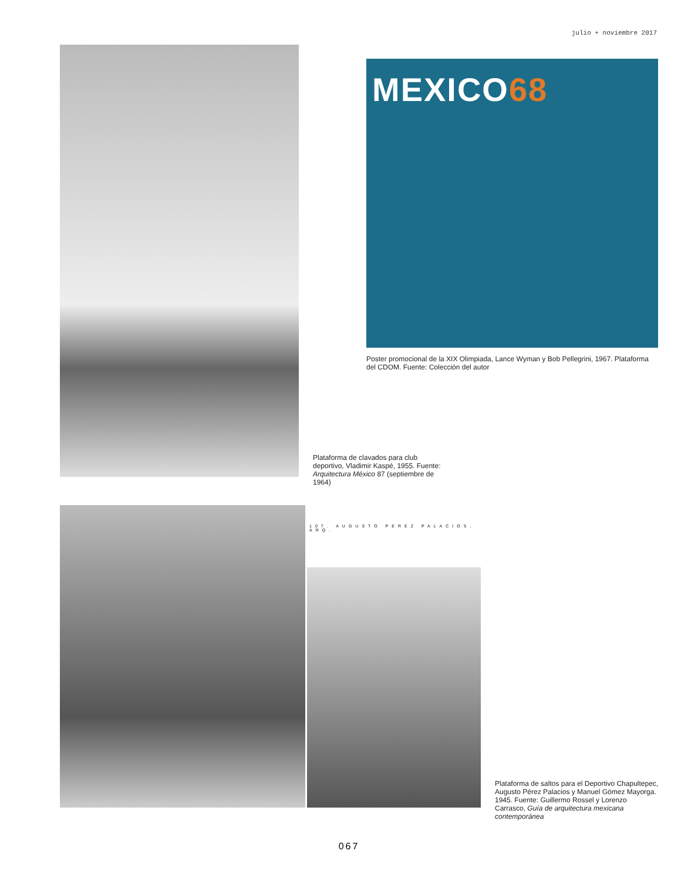julio + noviembre 2017
MEXICO68
Poster promocional de la XIX Olimpiada, Lance Wyman y Bob Pellegrini, 1967. Plataforma del CDOM. Fuente: Colección del autor
Plataforma de clavados para club deportivo, Vladimir Kaspé, 1955. Fuente: Arquitectura México 87 (septiembre de 1964)
107. AUGUSTO PEREZ PALACIOS, ARQ.
Plataforma de saltos para el Deportivo Chapultepec, Augusto Pérez Palacios y Manuel Gómez Mayorga. 1945. Fuente: Guillermo Rossel y Lorenzo Carrasco, Guía de arquitectura mexicana contemporánea
067